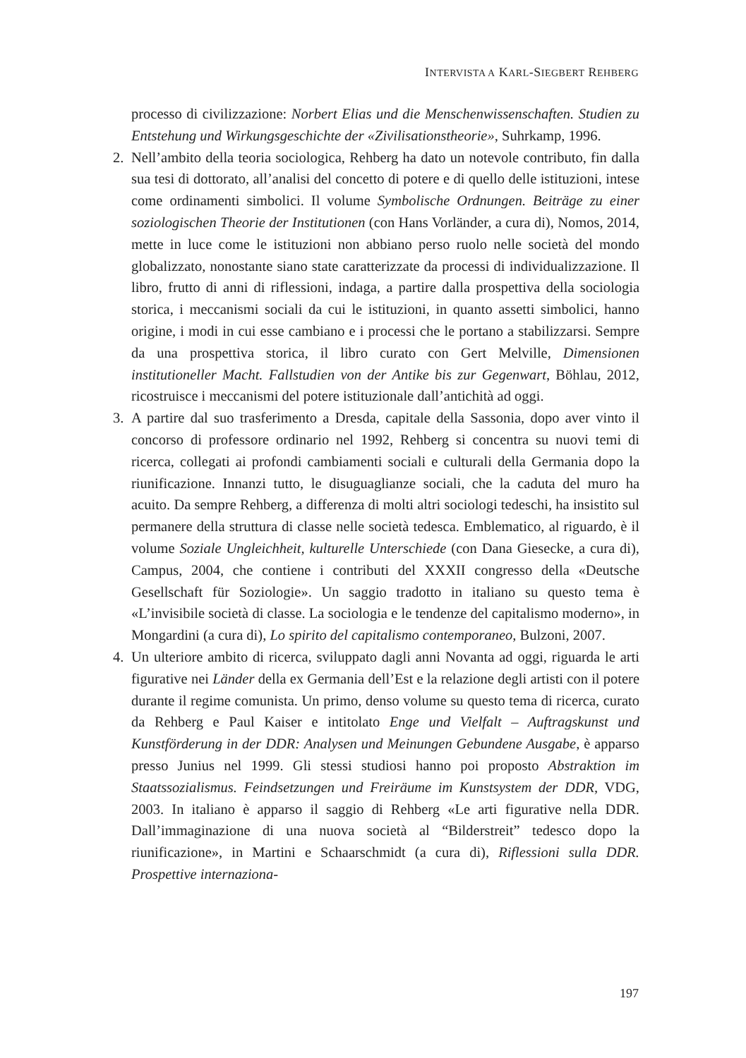INTERVISTA A KARL-SIEGBERT REHBERG
processo di civilizzazione: Norbert Elias und die Menschenwissenschaften. Studien zu Entstehung und Wirkungsgeschichte der «Zivilisationstheorie», Suhrkamp, 1996.
2. Nell’ambito della teoria sociologica, Rehberg ha dato un notevole contributo, fin dalla sua tesi di dottorato, all’analisi del concetto di potere e di quello delle istituzioni, intese come ordinamenti simbolici. Il volume Symbolische Ordnungen. Beiträge zu einer soziologischen Theorie der Institutionen (con Hans Vorländer, a cura di), Nomos, 2014, mette in luce come le istituzioni non abbiano perso ruolo nelle società del mondo globalizzato, nonostante siano state caratterizzate da processi di individualizzazione. Il libro, frutto di anni di riflessioni, indaga, a partire dalla prospettiva della sociologia storica, i meccanismi sociali da cui le istituzioni, in quanto assetti simbolici, hanno origine, i modi in cui esse cambiano e i processi che le portano a stabilizzarsi. Sempre da una prospettiva storica, il libro curato con Gert Melville, Dimensionen institutioneller Macht. Fallstudien von der Antike bis zur Gegenwart, Böhlau, 2012, ricostruisce i meccanismi del potere istituzionale dall’antichità ad oggi.
3. A partire dal suo trasferimento a Dresda, capitale della Sassonia, dopo aver vinto il concorso di professore ordinario nel 1992, Rehberg si concentra su nuovi temi di ricerca, collegati ai profondi cambiamenti sociali e culturali della Germania dopo la riunificazione. Innanzi tutto, le disuguaglianze sociali, che la caduta del muro ha acuito. Da sempre Rehberg, a differenza di molti altri sociologi tedeschi, ha insistito sul permanere della struttura di classe nelle società tedesca. Emblematico, al riguardo, è il volume Soziale Ungleichheit, kulturelle Unterschiede (con Dana Giesecke, a cura di), Campus, 2004, che contiene i contributi del XXXII congresso della «Deutsche Gesellschaft für Soziologie». Un saggio tradotto in italiano su questo tema è «L’invisibile società di classe. La sociologia e le tendenze del capitalismo moderno», in Mongardini (a cura di), Lo spirito del capitalismo contemporaneo, Bulzoni, 2007.
4. Un ulteriore ambito di ricerca, sviluppato dagli anni Novanta ad oggi, riguarda le arti figurative nei Länder della ex Germania dell’Est e la relazione degli artisti con il potere durante il regime comunista. Un primo, denso volume su questo tema di ricerca, curato da Rehberg e Paul Kaiser e intitolato Enge und Vielfalt – Auftragskunst und Kunstförderung in der DDR: Analysen und Meinungen Gebundene Ausgabe, è apparso presso Junius nel 1999. Gli stessi studiosi hanno poi proposto Abstraktion im Staatssozialismus. Feindsetzungen und Freiräume im Kunstsystem der DDR, VDG, 2003. In italiano è apparso il saggio di Rehberg «Le arti figurative nella DDR. Dall’immaginazione di una nuova società al “Bilderstreit” tedesco dopo la riunificazione», in Martini e Schaarschmidt (a cura di), Riflessioni sulla DDR. Prospettive internaziona-
197